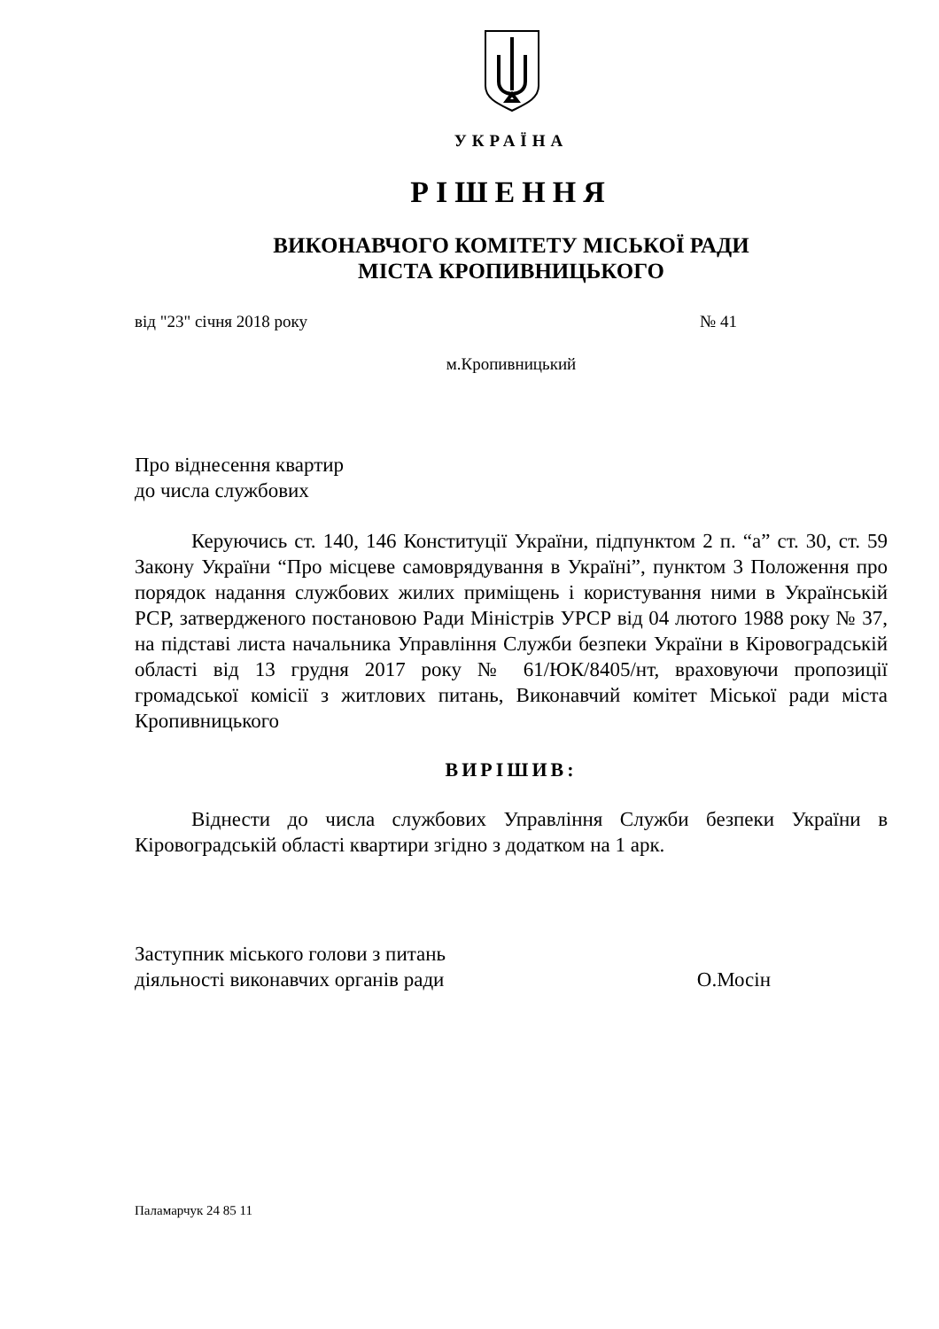УКРАЇНА
РІШЕННЯ
ВИКОНАВЧОГО КОМІТЕТУ МІСЬКОЇ РАДИ
МІСТА КРОПИВНИЦЬКОГО
від "23" січня 2018 року № 41
м.Кропивницький
Про віднесення квартир
до числа службових
Керуючись ст. 140, 146 Конституції України, підпунктом 2 п. “а” ст. 30, ст. 59 Закону України “Про місцеве самоврядування в Україні”, пунктом 3 Положення про порядок надання службових жилих приміщень і користування ними в Українській РСР, затвердженого постановою Ради Міністрів УРСР від 04 лютого 1988 року № 37, на підставі листа начальника Управління Служби безпеки України в Кіровоградській області від 13 грудня 2017 року № 61/ЮК/8405/нт, враховуючи пропозиції громадської комісії з житлових питань, Виконавчий комітет Міської ради міста Кропивницького
ВИРІШИВ:
Віднести до числа службових Управління Служби безпеки України в Кіровоградській області квартири згідно з додатком на 1 арк.
Заступник міського голови з питань
діяльності виконавчих органів ради О.Мосін
Паламарчук 24 85 11